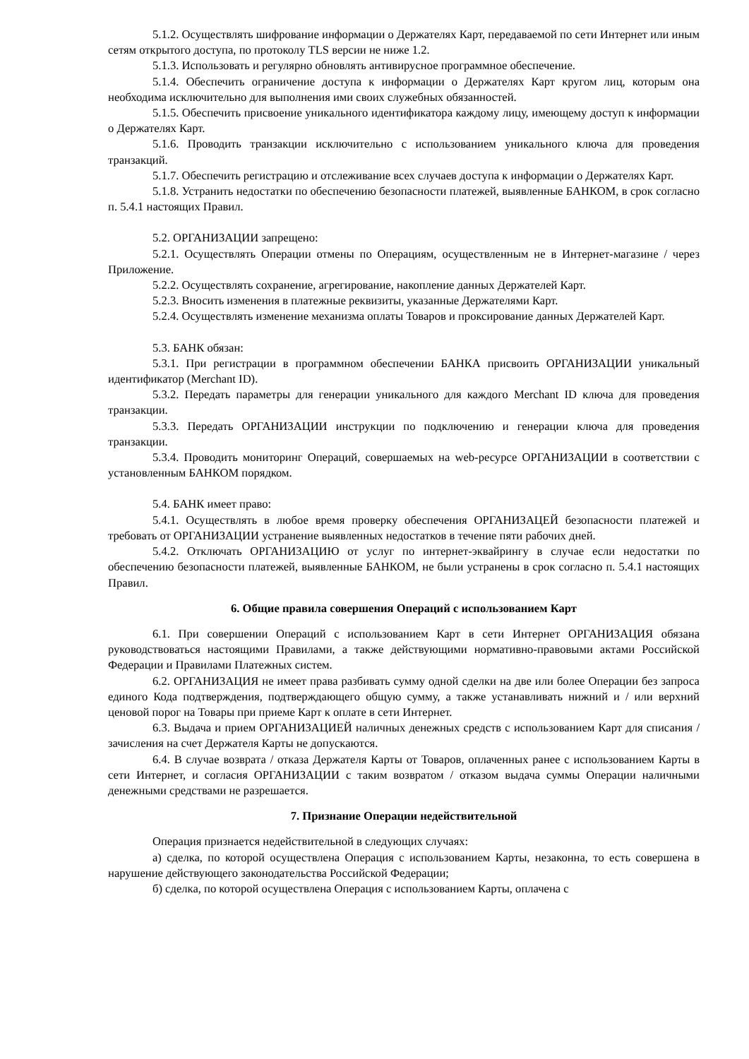5.1.2. Осуществлять шифрование информации о Держателях Карт, передаваемой по сети Интернет или иным сетям открытого доступа, по протоколу TLS версии не ниже 1.2.
5.1.3. Использовать и регулярно обновлять антивирусное программное обеспечение.
5.1.4. Обеспечить ограничение доступа к информации о Держателях Карт кругом лиц, которым она необходима исключительно для выполнения ими своих служебных обязанностей.
5.1.5. Обеспечить присвоение уникального идентификатора каждому лицу, имеющему доступ к информации о Держателях Карт.
5.1.6. Проводить транзакции исключительно с использованием уникального ключа для проведения транзакций.
5.1.7. Обеспечить регистрацию и отслеживание всех случаев доступа к информации о Держателях Карт.
5.1.8. Устранить недостатки по обеспечению безопасности платежей, выявленные БАНКОМ, в срок согласно п. 5.4.1 настоящих Правил.
5.2. ОРГАНИЗАЦИИ запрещено:
5.2.1. Осуществлять Операции отмены по Операциям, осуществленным не в Интернет-магазине / через Приложение.
5.2.2. Осуществлять сохранение, агрегирование, накопление данных Держателей Карт.
5.2.3. Вносить изменения в платежные реквизиты, указанные Держателями Карт.
5.2.4. Осуществлять изменение механизма оплаты Товаров и проксирование данных Держателей Карт.
5.3. БАНК обязан:
5.3.1. При регистрации в программном обеспечении БАНКА присвоить ОРГАНИЗАЦИИ уникальный идентификатор (Merchant ID).
5.3.2. Передать параметры для генерации уникального для каждого Merchant ID ключа для проведения транзакции.
5.3.3. Передать ОРГАНИЗАЦИИ инструкции по подключению и генерации ключа для проведения транзакции.
5.3.4. Проводить мониторинг Операций, совершаемых на web-ресурсе ОРГАНИЗАЦИИ в соответствии с установленным БАНКОМ порядком.
5.4. БАНК имеет право:
5.4.1. Осуществлять в любое время проверку обеспечения ОРГАНИЗАЦЕЙ безопасности платежей и требовать от ОРГАНИЗАЦИИ устранение выявленных недостатков в течение пяти рабочих дней.
5.4.2. Отключать ОРГАНИЗАЦИЮ от услуг по интернет-эквайрингу в случае если недостатки по обеспечению безопасности платежей, выявленные БАНКОМ, не были устранены в срок согласно п. 5.4.1 настоящих Правил.
6. Общие правила совершения Операций с использованием Карт
6.1. При совершении Операций с использованием Карт в сети Интернет ОРГАНИЗАЦИЯ обязана руководствоваться настоящими Правилами, а также действующими нормативно-правовыми актами Российской Федерации и Правилами Платежных систем.
6.2. ОРГАНИЗАЦИЯ не имеет права разбивать сумму одной сделки на две или более Операции без запроса единого Кода подтверждения, подтверждающего общую сумму, а также устанавливать нижний и / или верхний ценовой порог на Товары при приеме Карт к оплате в сети Интернет.
6.3. Выдача и прием ОРГАНИЗАЦИЕЙ наличных денежных средств с использованием Карт для списания / зачисления на счет Держателя Карты не допускаются.
6.4. В случае возврата / отказа Держателя Карты от Товаров, оплаченных ранее с использованием Карты в сети Интернет, и согласия ОРГАНИЗАЦИИ с таким возвратом / отказом выдача суммы Операции наличными денежными средствами не разрешается.
7. Признание Операции недействительной
Операция признается недействительной в следующих случаях:
а) сделка, по которой осуществлена Операция с использованием Карты, незаконна, то есть совершена в нарушение действующего законодательства Российской Федерации;
б) сделка, по которой осуществлена Операция с использованием Карты, оплачена с